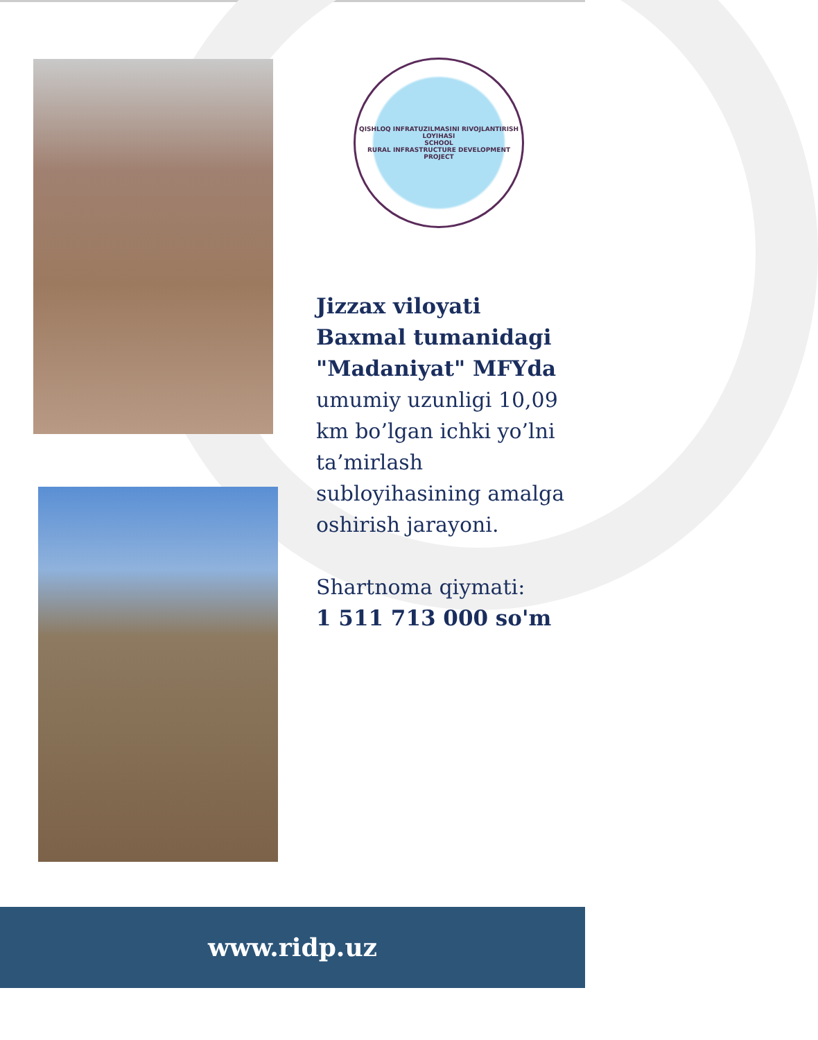QISHLOQ INFRATUZILMASINI RIVOJLANTIRISH LOYIHASI
SCHOOL
RURAL INFRASTRUCTURE DEVELOPMENT PROJECT
Jizzax viloyati Baxmal tumanidagi "Madaniyat" MFYda umumiy uzunligi 10,09 km bo’lgan ichki yo’lni ta’mirlash subloyihasining amalga oshirish jarayoni.
Shartnoma qiymati:
1 511 713 000 so'm
www.ridp.uz